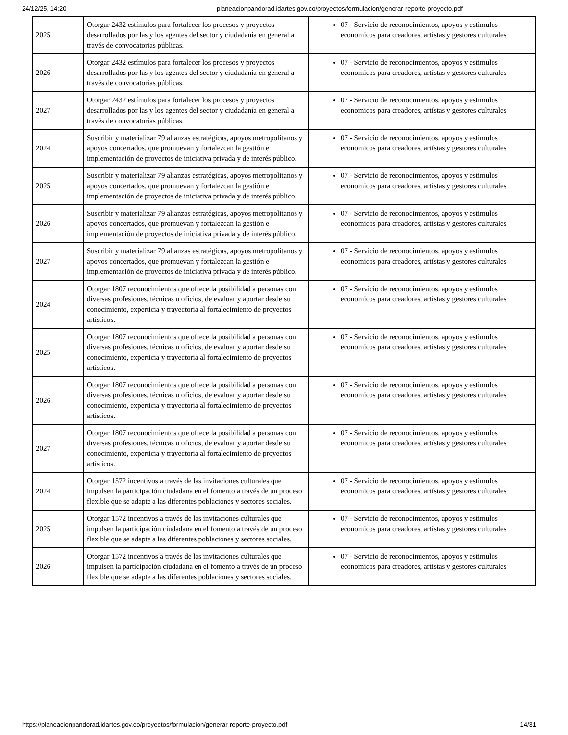24/12/25, 14:20 planeacionpandorad.idartes.gov.co/proyectos/formulacion/generar-reporte-proyecto.pdf
| 2025 | Otorgar 2432 estímulos para fortalecer los procesos y proyectos desarrollados por las y los agentes del sector y ciudadanía en general a través de convocatorias públicas. | 07 - Servicio de reconocimientos, apoyos y estimulos economicos para creadores, artístas y gestores culturales |
| 2026 | Otorgar 2432 estímulos para fortalecer los procesos y proyectos desarrollados por las y los agentes del sector y ciudadanía en general a través de convocatorias públicas. | 07 - Servicio de reconocimientos, apoyos y estimulos economicos para creadores, artístas y gestores culturales |
| 2027 | Otorgar 2432 estímulos para fortalecer los procesos y proyectos desarrollados por las y los agentes del sector y ciudadanía en general a través de convocatorias públicas. | 07 - Servicio de reconocimientos, apoyos y estimulos economicos para creadores, artístas y gestores culturales |
| 2024 | Suscribir y materializar 79 alianzas estratégicas, apoyos metropolitanos y apoyos concertados, que promuevan y fortalezcan la gestión e implementación de proyectos de iniciativa privada y de interés público. | 07 - Servicio de reconocimientos, apoyos y estimulos economicos para creadores, artístas y gestores culturales |
| 2025 | Suscribir y materializar 79 alianzas estratégicas, apoyos metropolitanos y apoyos concertados, que promuevan y fortalezcan la gestión e implementación de proyectos de iniciativa privada y de interés público. | 07 - Servicio de reconocimientos, apoyos y estimulos economicos para creadores, artístas y gestores culturales |
| 2026 | Suscribir y materializar 79 alianzas estratégicas, apoyos metropolitanos y apoyos concertados, que promuevan y fortalezcan la gestión e implementación de proyectos de iniciativa privada y de interés público. | 07 - Servicio de reconocimientos, apoyos y estimulos economicos para creadores, artístas y gestores culturales |
| 2027 | Suscribir y materializar 79 alianzas estratégicas, apoyos metropolitanos y apoyos concertados, que promuevan y fortalezcan la gestión e implementación de proyectos de iniciativa privada y de interés público. | 07 - Servicio de reconocimientos, apoyos y estimulos economicos para creadores, artístas y gestores culturales |
| 2024 | Otorgar 1807 reconocimientos que ofrece la posibilidad a personas con diversas profesiones, técnicas u oficios, de evaluar y aportar desde su conocimiento, experticia y trayectoria al fortalecimiento de proyectos artísticos. | 07 - Servicio de reconocimientos, apoyos y estimulos economicos para creadores, artístas y gestores culturales |
| 2025 | Otorgar 1807 reconocimientos que ofrece la posibilidad a personas con diversas profesiones, técnicas u oficios, de evaluar y aportar desde su conocimiento, experticia y trayectoria al fortalecimiento de proyectos artísticos. | 07 - Servicio de reconocimientos, apoyos y estimulos economicos para creadores, artístas y gestores culturales |
| 2026 | Otorgar 1807 reconocimientos que ofrece la posibilidad a personas con diversas profesiones, técnicas u oficios, de evaluar y aportar desde su conocimiento, experticia y trayectoria al fortalecimiento de proyectos artísticos. | 07 - Servicio de reconocimientos, apoyos y estimulos economicos para creadores, artístas y gestores culturales |
| 2027 | Otorgar 1807 reconocimientos que ofrece la posibilidad a personas con diversas profesiones, técnicas u oficios, de evaluar y aportar desde su conocimiento, experticia y trayectoria al fortalecimiento de proyectos artísticos. | 07 - Servicio de reconocimientos, apoyos y estimulos economicos para creadores, artístas y gestores culturales |
| 2024 | Otorgar 1572 incentivos a través de las invitaciones culturales que impulsen la participación ciudadana en el fomento a través de un proceso flexible que se adapte a las diferentes poblaciones y sectores sociales. | 07 - Servicio de reconocimientos, apoyos y estimulos economicos para creadores, artístas y gestores culturales |
| 2025 | Otorgar 1572 incentivos a través de las invitaciones culturales que impulsen la participación ciudadana en el fomento a través de un proceso flexible que se adapte a las diferentes poblaciones y sectores sociales. | 07 - Servicio de reconocimientos, apoyos y estimulos economicos para creadores, artístas y gestores culturales |
| 2026 | Otorgar 1572 incentivos a través de las invitaciones culturales que impulsen la participación ciudadana en el fomento a través de un proceso flexible que se adapte a las diferentes poblaciones y sectores sociales. | 07 - Servicio de reconocimientos, apoyos y estimulos economicos para creadores, artístas y gestores culturales |
https://planeacionpandorad.idartes.gov.co/proyectos/formulacion/generar-reporte-proyecto.pdf 14/31